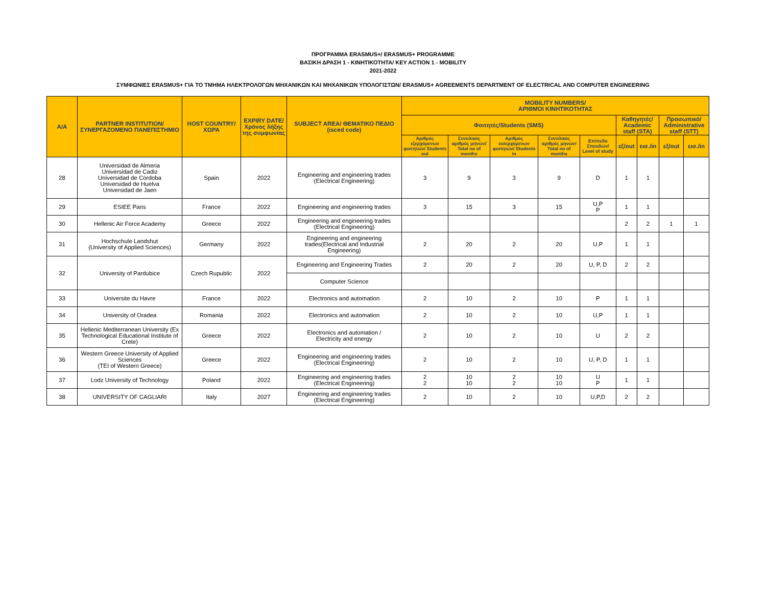ΠΡΟΓΡΑΜΜΑ ERASMUS+/ ERASMUS+ PROGRAMME
ΒΑΣΙΚΗ ΔΡΑΣΗ 1 - ΚΙΝΗΤΙΚΟΤΗΤΑ/ KEY ACTION 1 - MOBILITY
2021-2022
ΣΥΜΦΩΝΙΕΣ ERASMUS+ ΓΙΑ ΤΟ ΤΜΗΜΑ ΗΛΕΚΤΡΟΛΟΓΩΝ ΜΗΧΑΝΙΚΩΝ ΚΑΙ ΜΗΧΑΝΙΚΩΝ ΥΠΟΛΟΓΙΣΤΩΝ/ ERASMUS+ AGREEMENTS DEPARTMENT OF ELECTRICAL AND COMPUTER ENGINEERING
| A/A | PARTNER INSTITUTION/ ΣΥΝΕΡΓΑΖΟΜΕΝΟ ΠΑΝΕΠΙΣΤΗΜΙΟ | HOST COUNTRY/ ΧΩΡΑ | EXPIRY DATE/ Χρόνος λήξης της συμφωνίας | SUBJECT AREA/ ΘΕΜΑΤΙΚΟ ΠΕΔΙΟ (isced code) | MOBILITY NUMBERS/ ΑΡΙΘΜΟΙ ΚΙΝΗΤΙΚΟΤΗΤΑΣ | | | | | | | | |
| --- | --- | --- | --- | --- | --- | --- | --- | --- | --- | --- | --- | --- | --- |
| | | | | | Φοιτητές/Students (SMS) | | | | | Καθηγητές/ Academic staff (STA) | | Προσωπικό/ Administrative staff (STT) | |
| | | | | | Αριθμός εξερχόμενων φοιτητών/ Students out | Συνολικός αριθμός μηνών/ Total no of months | Αριθμός εισερχόμενων φοιτητών/ Students in | Συνολικός αριθμός μηνών/ Total no of months | Επίπεδο Σπουδών/ Level of study | εξ/out | εισ./in | εξ/out | εισ./in |
| 28 | Universidad de Almeria Universidad de Cadiz Universidad de Cordoba Universidad de Huelva Universidad de Jaen | Spain | 2022 | Engineering and engineering trades (Electrical Engineering) | 3 | 9 | 3 | 9 | D | 1 | 1 | | |
| 29 | ESIEE Paris | France | 2022 | Engineering and engineering trades | 3 | 15 | 3 | 15 | U,P P | 1 | 1 | | |
| 30 | Hellenic Air Force Academy | Greece | 2022 | Engineering and engineering trades (Electrical Engineering) | | | | | | 2 | 2 | 1 | 1 |
| 31 | Hochschule Landshut (University of Applied Sciences) | Germany | 2022 | Engineering and engineering trades(Electrical and Industrial Engineering) | 2 | 20 | 2 | 20 | U,P | 1 | 1 | | |
| 32 | University of Pardubice | Czech Rupublic | 2022 | Engineering and Engineering Trades | 2 | 20 | 2 | 20 | U, P, D | 2 | 2 | | |
| | | | | Computer Science | | | | | | | | | |
| 33 | Universite du Havre | France | 2022 | Electronics and automation | 2 | 10 | 2 | 10 | P | 1 | 1 | | |
| 34 | University of Oradea | Romania | 2022 | Electronics and automation | 2 | 10 | 2 | 10 | U,P | 1 | 1 | | |
| 35 | Hellenic Mediterranean University (Ex Technological Educational Institute of Crete) | Greece | 2022 | Electronics and automation / Electricity and energy | 2 | 10 | 2 | 10 | U | 2 | 2 | | |
| 36 | Western Greece University of Applied Sciences (TEI of Western Greece) | Greece | 2022 | Engineering and engineering trades (Electrical Engineering) | 2 | 10 | 2 | 10 | U, P, D | 1 | 1 | | |
| 37 | Lodz University of Technology | Poland | 2022 | Engineering and engineering trades (Electrical Engineering) | 2 2 | 10 10 | 2 2 | 10 10 | U P | 1 | 1 | | |
| 38 | UNIVERSITY OF CAGLIARI | Italy | 2027 | Engineering and engineering trades (Electrical Engineering) | 2 | 10 | 2 | 10 | U,P,D | 2 | 2 | | |